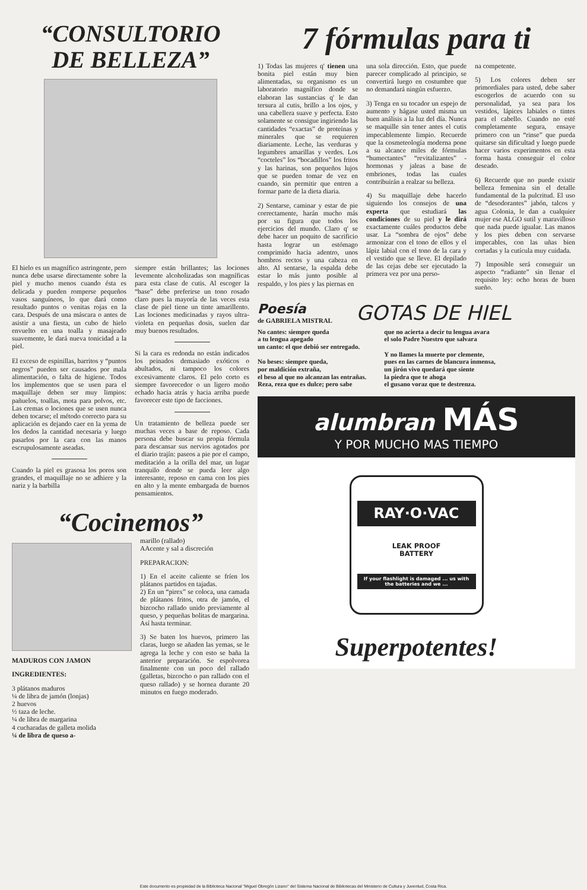“CONSULTORIO
DE BELLEZA”
El hielo es un magnífico astringente, pero nunca debe usarse directamente sobre la piel y mucho menos cuando ésta es delicada y pueden romperse pequeños vasos sanguíneos, lo que dará como resultado puntos o venitas rojas en la cara. Después de una máscara o antes de asistir a una fiesta, un cubo de hielo envuelto en una toalla y masajeado suavemente, le dará nueva tonicidad a la piel.
El exceso de espinillas, barritos y “puntos negros” pueden ser causados por mala alimentación, o falta de higiene. Todos los implementos que se usen para el maquillaje deben ser muy limpios: pañuelos, toallas, mota para polvos, etc. Las cremas o lociones que se usen nunca deben tocarse; el método correcto para su aplicación es dejando caer en la yema de los dedos la cantidad necesaria y luego pasarlos por la cara con las manos escrupulosamente aseadas.
Cuando la piel es grasosa los poros son grandes, el maquillaje no se adhiere y la nariz y la barbilla
siempre están brillantes; las lociones levemente alcoholizadas son magníficas para esta clase de cutis. Al escoger la “base” debe preferirse un tono rosado claro pues la mayoría de las veces esta clase de piel tiene un tinte amarillento. Las lociones medicinadas y rayos ultra-violeta en pequeñas dosis, suelen dar muy buenos resultados.
Si la cara es redonda no están indicados los peinados demasiado exóticos o abultados, ni tampoco los colores excesivamente claros. El pelo corto es siempre favorecedor o un ligero moño echado hacia atrás y hacia arriba puede favorecer este tipo de facciones.
Un tratamiento de belleza puede ser muchas veces a base de reposo. Cada persona debe buscar su propia fórmula para descansar sus nervios agotados por el diario trajín: paseos a pie por el campo, meditación a la orilla del mar, un lugar tranquilo donde se pueda leer algo interesante, reposo en cama con los pies en alto y la mente embargada de buenos pensamientos.
“Cocinemos”
MADUROS CON JAMON
INGREDIENTES:
3 plátanos maduros
¼ de libra de jamón (lonjas)
2 huevos
½ taza de leche.
¼ de libra de margarina
4 cucharadas de galleta molida
¼ de libra de queso a-
marillo (rallado)
AAcente y sal a discreción
PREPARACION:
1) En el aceite caliente se fríen los plátanos partidos en tajadas.
2) En un “pirex” se coloca, una camada de plátanos fritos, otra de jamón, el bizcocho rallado unido previamente al queso, y pequeñas bolitas de margarina. Así hasta terminar.
3) Se baten los huevos, primero las claras, luego se añaden las yemas, se le agrega la leche y con esto se baña la anterior preparación. Se espolvorea finalmente con un poco del rallado (galletas, bizcocho o pan rallado con el queso rallado) y se hornea durante 20 minutos en fuego moderado.
7 fórmulas para ti
1) Todas las mujeres q' tienen una bonita piel están muy bien alimentadas, su organismo es un laboratorio magnífico donde se elaboran las sustancias q' le dan tersura al cutis, brillo a los ojos, y una cabellera suave y perfecta. Esto solamente se consigue ingiriendo las cantidades “exactas” de proteínas y minerales que se requieren diariamente. Leche, las verduras y legumbres amarillas y verdes. Los “cocteles” los “bocadillos” los fritos y las harinas, son pequeños lujos que se pueden tomar de vez en cuando, sin permitir que entren a formar parte de la dieta diaria.
2) Sentarse, caminar y estar de pie correctamente, harán mucho más por su figura que todos los ejercicios del mundo. Claro q' se debe hacer un poquito de sacrificio hasta lograr un estómago comprimido hacia adentro, unos hombros rectos y una cabeza en alto. Al sentarse, la espalda debe estar lo más junto posible al respaldo, y los pies y las piernas en
una sola dirección. Esto, que puede parecer complicado al principio, se convertirá luego en costumbre que no demandará ningún esfuerzo.
3) Tenga en su tocador un espejo de aumento y hágase usted misma un buen análisis a la luz del día. Nunca se maquille sin tener antes el cutis impecablemente limpio. Recuerde que la cosmeteología moderna pone a su alcance miles de fórmulas “humectantes” “revitalizantes” - hormonas y jaleas a base de embriones, todas las cuales contribuirán a realzar su belleza.
4) Su maquillaje debe hacerlo siguiendo los consejos de una experta que estudiará las condiciones de su piel y le dirá exactamente cuáles productos debe usar. La “sombra de ojos” debe armonizar con el tono de ellos y el lápiz labial con el tono de la cara y el vestido que se lleve. El depilado de las cejas debe ser ejecutado la primera vez por una perso-
na competente.
5) Los colores deben ser primordiales para usted, debe saber escogerlos de acuerdo con su personalidad, ya sea para los vestidos, lápices labiales o tintes para el cabello. Cuando no esté completamente segura, ensaye primero con un “rinse” que pueda quitarse sin dificultad y luego puede hacer varios experimentos en esta forma hasta conseguir el color deseado.
6) Recuerde que no puede existir belleza femenina sin el detalle fundamental de la pulcritud. El uso de “desodorantes” jabón, talcos y agua Colonia, le dan a cualquier mujer ese ALGO sutil y maravilloso que nada puede igualar. Las manos y los pies deben con servarse impecables, con las uñas bien cortadas y la cutícula muy cuidada.
7) Imposible será conseguir un aspecto “radiante” sin llenar el requisito ley: ocho horas de buen sueño.
Poesía
de GABRIELA MISTRAL
GOTAS DE HIEL
No cantes: siempre queda
a tu lengua apegado
un canto: el que debió ser entregado.
No beses: siempre queda,
por maldición extraña,
el beso al que no alcanzan las entrañas.
Reza, reza que es dulce; pero sabe
que no acierta a decir tu lengua avara
el solo Padre Nuestro que salvara
Y no llames la muerte por clemente,
pues en las carnes de blancura inmensa,
un jirón vivo quedará que siente
la piedra que te ahoga
el gusano voraz que te destrenza.
alumbran MÁS
Y POR MUCHO MAS TIEMPO
RAY·O·VAC
LEAK PROOF
BATTERY
If your flashlight is damaged ... us with the batteries and we ...
Superpotentes!
Este documento es propiedad de la Biblioteca Nacional "Miguel Obregón Lizano" del Sistema Nacional de Bibliotecas del Ministerio de Cultura y Juventud, Costa Rica.